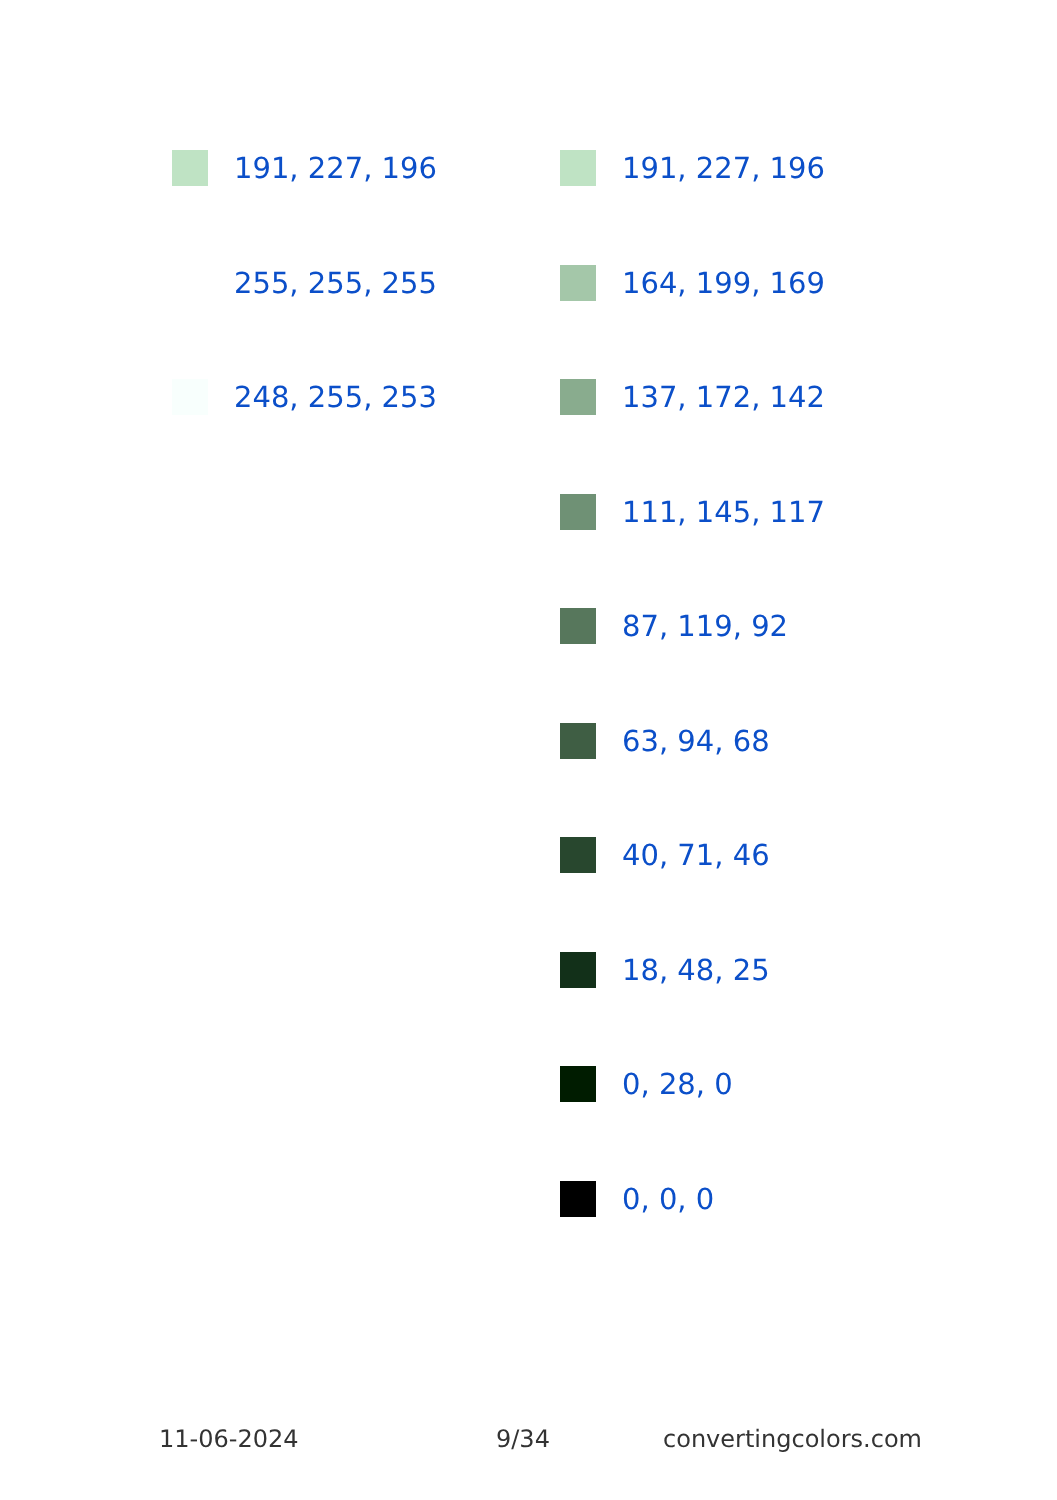191, 227, 196
255, 255, 255
248, 255, 253
191, 227, 196
164, 199, 169
137, 172, 142
111, 145, 117
87, 119, 92
63, 94, 68
40, 71, 46
18, 48, 25
0, 28, 0
0, 0, 0
11-06-2024 9/34 convertingcolors.com